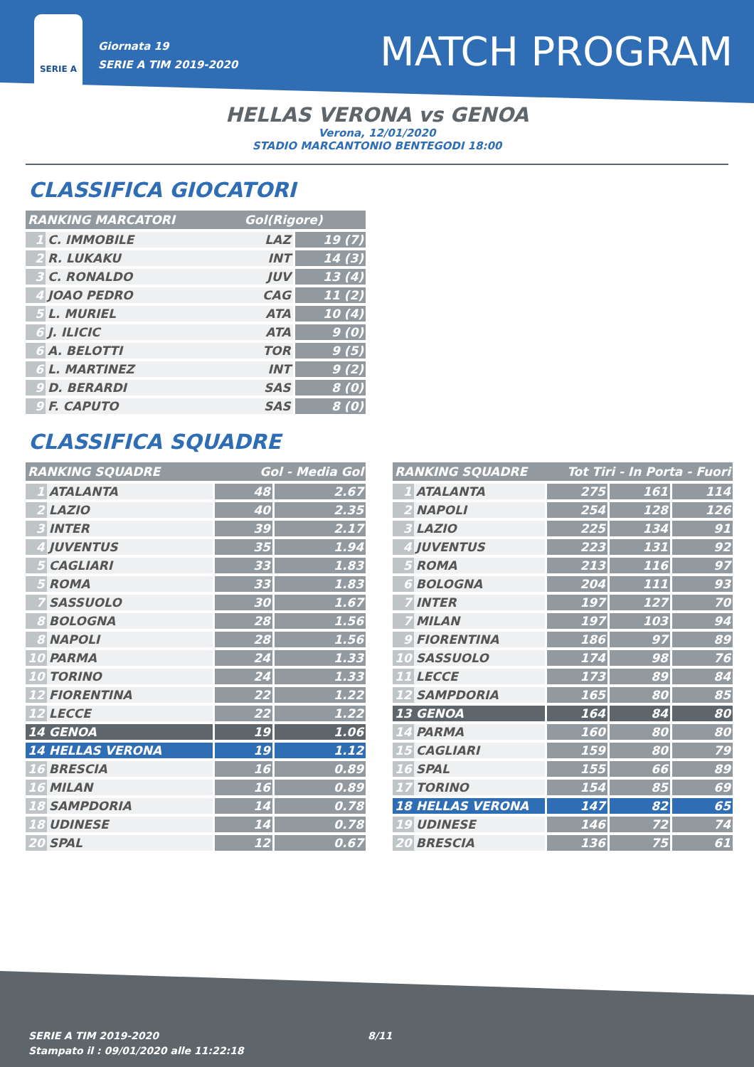SERIE A
Giornata 19
SERIE A TIM 2019-2020
MATCH PROGRAM
HELLAS VERONA vs GENOA
Verona, 12/01/2020
STADIO MARCANTONIO BENTEGODI 18:00
CLASSIFICA GIOCATORI
| RANKING MARCATORI | | | Gol(Rigore) | |
| --- | --- | --- | --- | --- |
| 1 | C. IMMOBILE | | LAZ | 19 (7) |
| 2 | R. LUKAKU | | INT | 14 (3) |
| 3 | C. RONALDO | | JUV | 13 (4) |
| 4 | JOAO PEDRO | | CAG | 11 (2) |
| 5 | L. MURIEL | | ATA | 10 (4) |
| 6 | J. ILICIC | | ATA | 9 (0) |
| 6 | A. BELOTTI | | TOR | 9 (5) |
| 6 | L. MARTINEZ | | INT | 9 (2) |
| 9 | D. BERARDI | | SAS | 8 (0) |
| 9 | F. CAPUTO | | SAS | 8 (0) |
CLASSIFICA SQUADRE
| RANKING SQUADRE | | Gol - Media Gol | |
| --- | --- | --- | --- |
| 1 | ATALANTA | 48 | 2.67 |
| 2 | LAZIO | 40 | 2.35 |
| 3 | INTER | 39 | 2.17 |
| 4 | JUVENTUS | 35 | 1.94 |
| 5 | CAGLIARI | 33 | 1.83 |
| 5 | ROMA | 33 | 1.83 |
| 7 | SASSUOLO | 30 | 1.67 |
| 8 | BOLOGNA | 28 | 1.56 |
| 8 | NAPOLI | 28 | 1.56 |
| 10 | PARMA | 24 | 1.33 |
| 10 | TORINO | 24 | 1.33 |
| 12 | FIORENTINA | 22 | 1.22 |
| 12 | LECCE | 22 | 1.22 |
| 14 | GENOA | 19 | 1.06 |
| 14 | HELLAS VERONA | 19 | 1.12 |
| 16 | BRESCIA | 16 | 0.89 |
| 16 | MILAN | 16 | 0.89 |
| 18 | SAMPDORIA | 14 | 0.78 |
| 18 | UDINESE | 14 | 0.78 |
| 20 | SPAL | 12 | 0.67 |
| RANKING SQUADRE | | Tot Tiri - In Porta - Fuori | | |
| --- | --- | --- | --- | --- |
| 1 | ATALANTA | 275 | 161 | 114 |
| 2 | NAPOLI | 254 | 128 | 126 |
| 3 | LAZIO | 225 | 134 | 91 |
| 4 | JUVENTUS | 223 | 131 | 92 |
| 5 | ROMA | 213 | 116 | 97 |
| 6 | BOLOGNA | 204 | 111 | 93 |
| 7 | INTER | 197 | 127 | 70 |
| 7 | MILAN | 197 | 103 | 94 |
| 9 | FIORENTINA | 186 | 97 | 89 |
| 10 | SASSUOLO | 174 | 98 | 76 |
| 11 | LECCE | 173 | 89 | 84 |
| 12 | SAMPDORIA | 165 | 80 | 85 |
| 13 | GENOA | 164 | 84 | 80 |
| 14 | PARMA | 160 | 80 | 80 |
| 15 | CAGLIARI | 159 | 80 | 79 |
| 16 | SPAL | 155 | 66 | 89 |
| 17 | TORINO | 154 | 85 | 69 |
| 18 | HELLAS VERONA | 147 | 82 | 65 |
| 19 | UDINESE | 146 | 72 | 74 |
| 20 | BRESCIA | 136 | 75 | 61 |
SERIE A TIM 2019-2020
Stampato il : 09/01/2020 alle 11:22:18
8/11